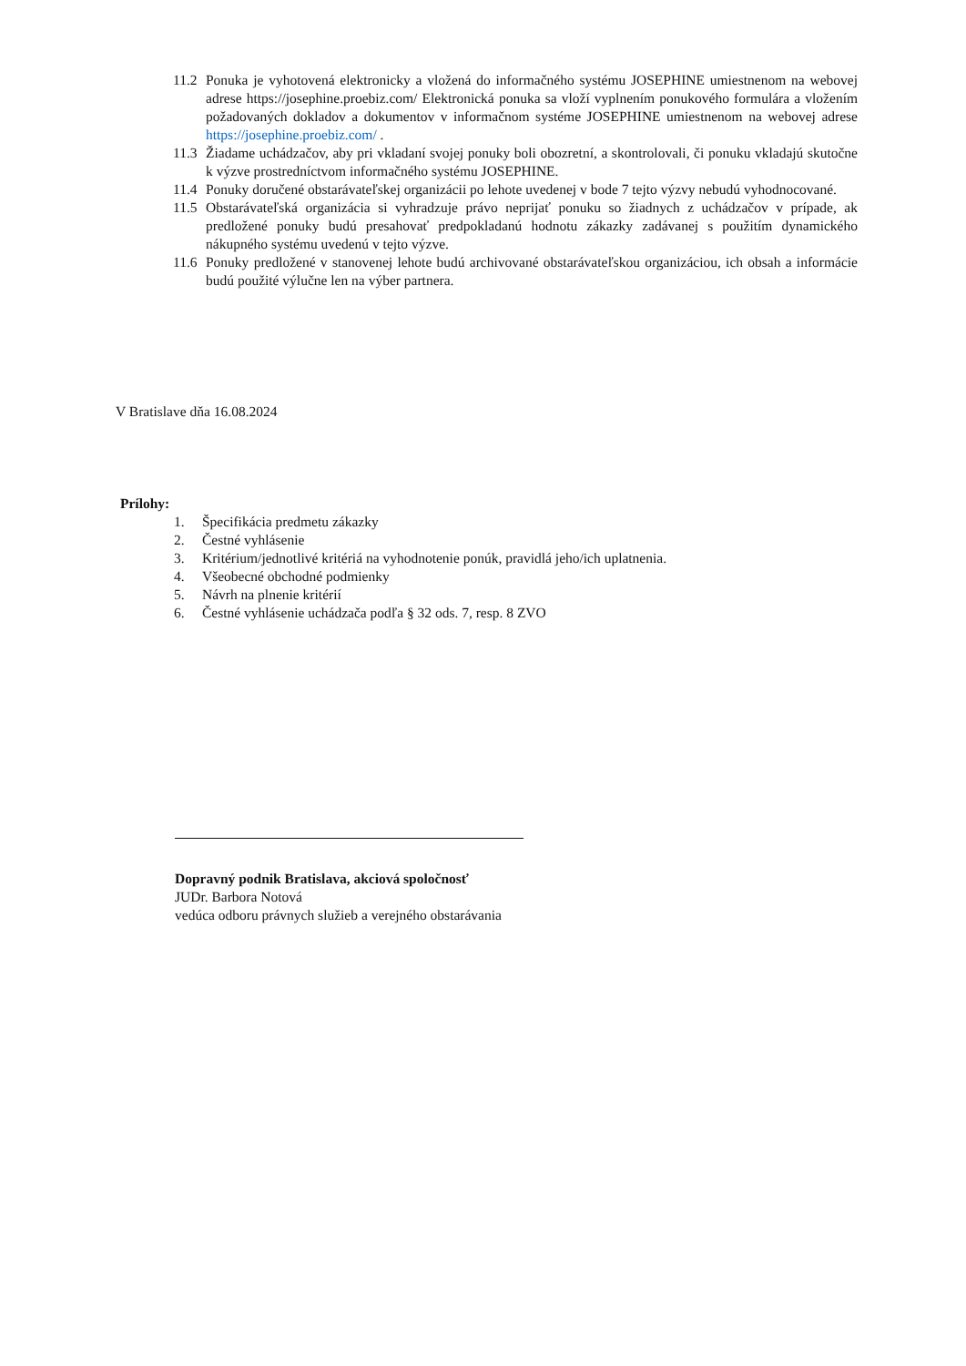11.2 Ponuka je vyhotovená elektronicky a vložená do informačného systému JOSEPHINE umiestnenom na webovej adrese https://josephine.proebiz.com/ Elektronická ponuka sa vloží vyplnením ponukového formulára a vložením požadovaných dokladov a dokumentov v informačnom systéme JOSEPHINE umiestnenom na webovej adrese https://josephine.proebiz.com/ .
11.3 Žiadame uchádzačov, aby pri vkladaní svojej ponuky boli obozretní, a skontrolovali, či ponuku vkladajú skutočne k výzve prostredníctvom informačného systému JOSEPHINE.
11.4 Ponuky doručené obstarávateľskej organizácii po lehote uvedenej v bode 7 tejto výzvy nebudú vyhodnocované.
11.5 Obstarávateľská organizácia si vyhradzuje právo neprijať ponuku so žiadnych z uchádzačov v prípade, ak predložené ponuky budú presahovať predpokladanú hodnotu zákazky zadávanej s použitím dynamického nákupného systému uvedenú v tejto výzve.
11.6 Ponuky predložené v stanovenej lehote budú archivované obstarávateľskou organizáciou, ich obsah a informácie budú použité výlučne len na výber partnera.
V Bratislave dňa 16.08.2024
Prílohy:
1. Špecifikácia predmetu zákazky
2. Čestné vyhlásenie
3. Kritérium/jednotlivé kritériá na vyhodnotenie ponúk, pravidlá jeho/ich uplatnenia.
4. Všeobecné obchodné podmienky
5. Návrh na plnenie kritérií
6. Čestné vyhlásenie uchádzača podľa § 32 ods. 7, resp. 8 ZVO
Dopravný podnik Bratislava, akciová spoločnosť
JUDr. Barbora Notová
vedúca odboru právnych služieb a verejného obstarávania